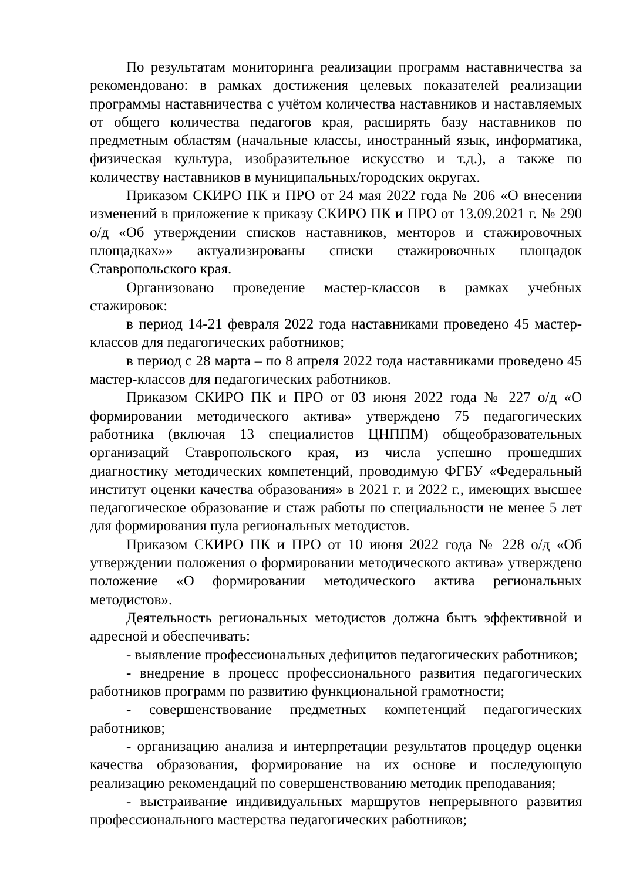По результатам мониторинга реализации программ наставничества за рекомендовано: в рамках достижения целевых показателей реализации программы наставничества с учётом количества наставников и наставляемых от общего количества педагогов края, расширять базу наставников по предметным областям (начальные классы, иностранный язык, информатика, физическая культура, изобразительное искусство и т.д.), а также по количеству наставников в муниципальных/городских округах.
Приказом СКИРО ПК и ПРО от 24 мая 2022 года № 206 «О внесении изменений в приложение к приказу СКИРО ПК и ПРО от 13.09.2021 г. № 290 о/д «Об утверждении списков наставников, менторов и стажировочных площадках»» актуализированы списки стажировочных площадок Ставропольского края.
Организовано проведение мастер-классов в рамках учебных стажировок:
в период 14-21 февраля 2022 года наставниками проведено 45 мастер-классов для педагогических работников;
в период с 28 марта – по 8 апреля 2022 года наставниками проведено 45 мастер-классов для педагогических работников.
Приказом СКИРО ПК и ПРО от 03 июня 2022 года № 227 о/д «О формировании методического актива» утверждено 75 педагогических работника (включая 13 специалистов ЦНППМ) общеобразовательных организаций Ставропольского края, из числа успешно прошедших диагностику методических компетенций, проводимую ФГБУ «Федеральный институт оценки качества образования» в 2021 г. и 2022 г., имеющих высшее педагогическое образование и стаж работы по специальности не менее 5 лет для формирования пула региональных методистов.
Приказом СКИРО ПК и ПРО от 10 июня 2022 года № 228 о/д «Об утверждении положения о формировании методического актива» утверждено положение «О формировании методического актива региональных методистов».
Деятельность региональных методистов должна быть эффективной и адресной и обеспечивать:
- выявление профессиональных дефицитов педагогических работников;
- внедрение в процесс профессионального развития педагогических работников программ по развитию функциональной грамотности;
- совершенствование предметных компетенций педагогических работников;
- организацию анализа и интерпретации результатов процедур оценки качества образования, формирование на их основе и последующую реализацию рекомендаций по совершенствованию методик преподавания;
- выстраивание индивидуальных маршрутов непрерывного развития профессионального мастерства педагогических работников;